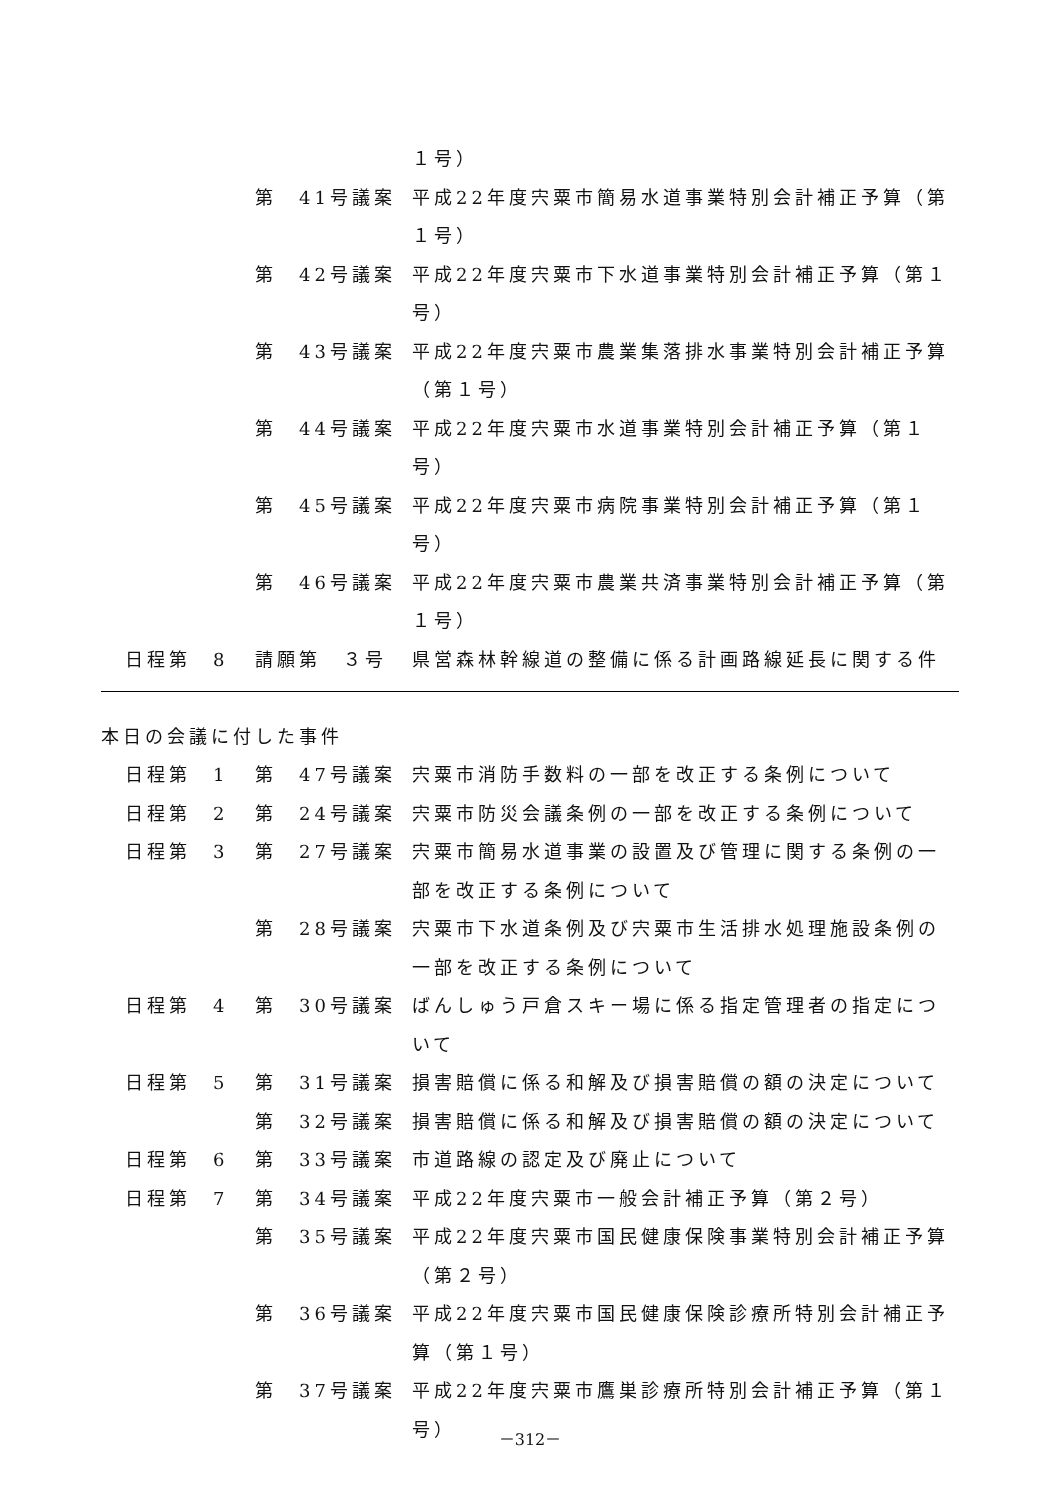| | | １号） |
| | 第 41号議案 | 平成22年度宍粟市簡易水道事業特別会計補正予算（第１号） |
| | 第 42号議案 | 平成22年度宍粟市下水道事業特別会計補正予算（第１号） |
| | 第 43号議案 | 平成22年度宍粟市農業集落排水事業特別会計補正予算（第１号） |
| | 第 44号議案 | 平成22年度宍粟市水道事業特別会計補正予算（第１号） |
| | 第 45号議案 | 平成22年度宍粟市病院事業特別会計補正予算（第１号） |
| | 第 46号議案 | 平成22年度宍粟市農業共済事業特別会計補正予算（第１号） |
| 日程第 8 | 請願第 ３号 | 県営森林幹線道の整備に係る計画路線延長に関する件 |
本日の会議に付した事件
| 日程第 1 | 第 47号議案 | 宍粟市消防手数料の一部を改正する条例について |
| 日程第 2 | 第 24号議案 | 宍粟市防災会議条例の一部を改正する条例について |
| 日程第 3 | 第 27号議案 | 宍粟市簡易水道事業の設置及び管理に関する条例の一部を改正する条例について |
| | 第 28号議案 | 宍粟市下水道条例及び宍粟市生活排水処理施設条例の一部を改正する条例について |
| 日程第 4 | 第 30号議案 | ばんしゅう戸倉スキー場に係る指定管理者の指定について |
| 日程第 5 | 第 31号議案 | 損害賠償に係る和解及び損害賠償の額の決定について |
| | 第 32号議案 | 損害賠償に係る和解及び損害賠償の額の決定について |
| 日程第 6 | 第 33号議案 | 市道路線の認定及び廃止について |
| 日程第 7 | 第 34号議案 | 平成22年度宍粟市一般会計補正予算（第２号） |
| | 第 35号議案 | 平成22年度宍粟市国民健康保険事業特別会計補正予算（第２号） |
| | 第 36号議案 | 平成22年度宍粟市国民健康保険診療所特別会計補正予算（第１号） |
| | 第 37号議案 | 平成22年度宍粟市鷹巣診療所特別会計補正予算（第１号） |
－312－